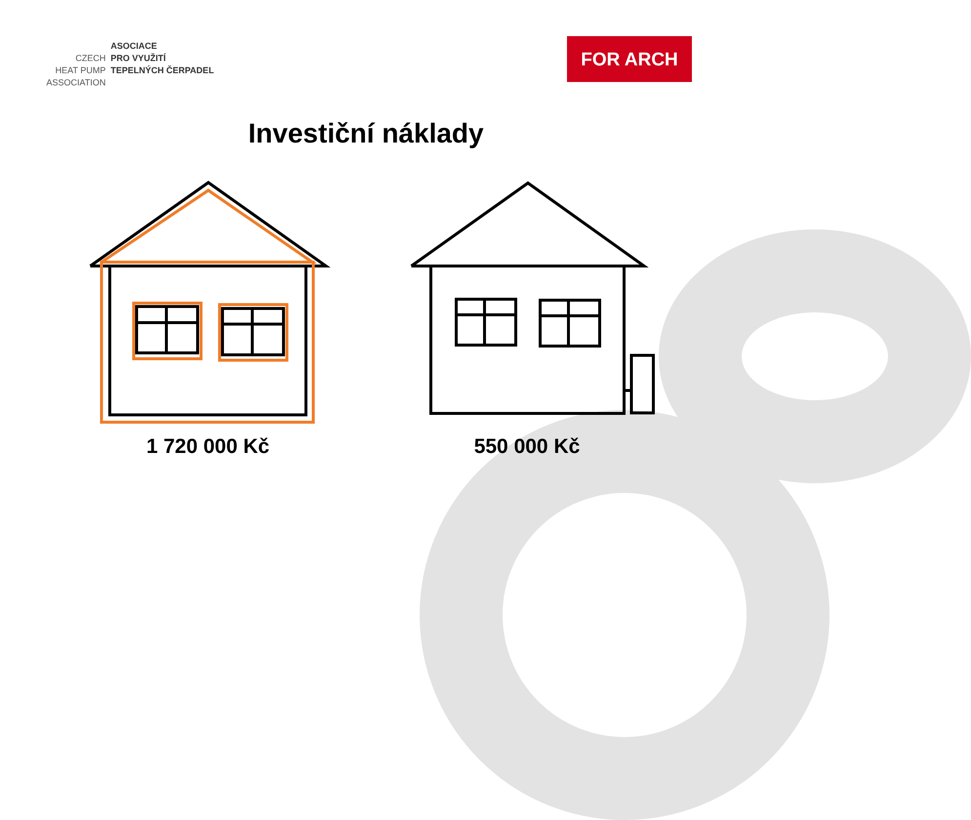| | ASOCIACE |
| CZECH | PRO VYUŽITÍ |
| HEAT PUMP | TEPELNÝCH ČERPADEL |
| ASSOCIATION | |
FOR ARCH
Investiční náklady
1 720 000 Kč 550 000 Kč